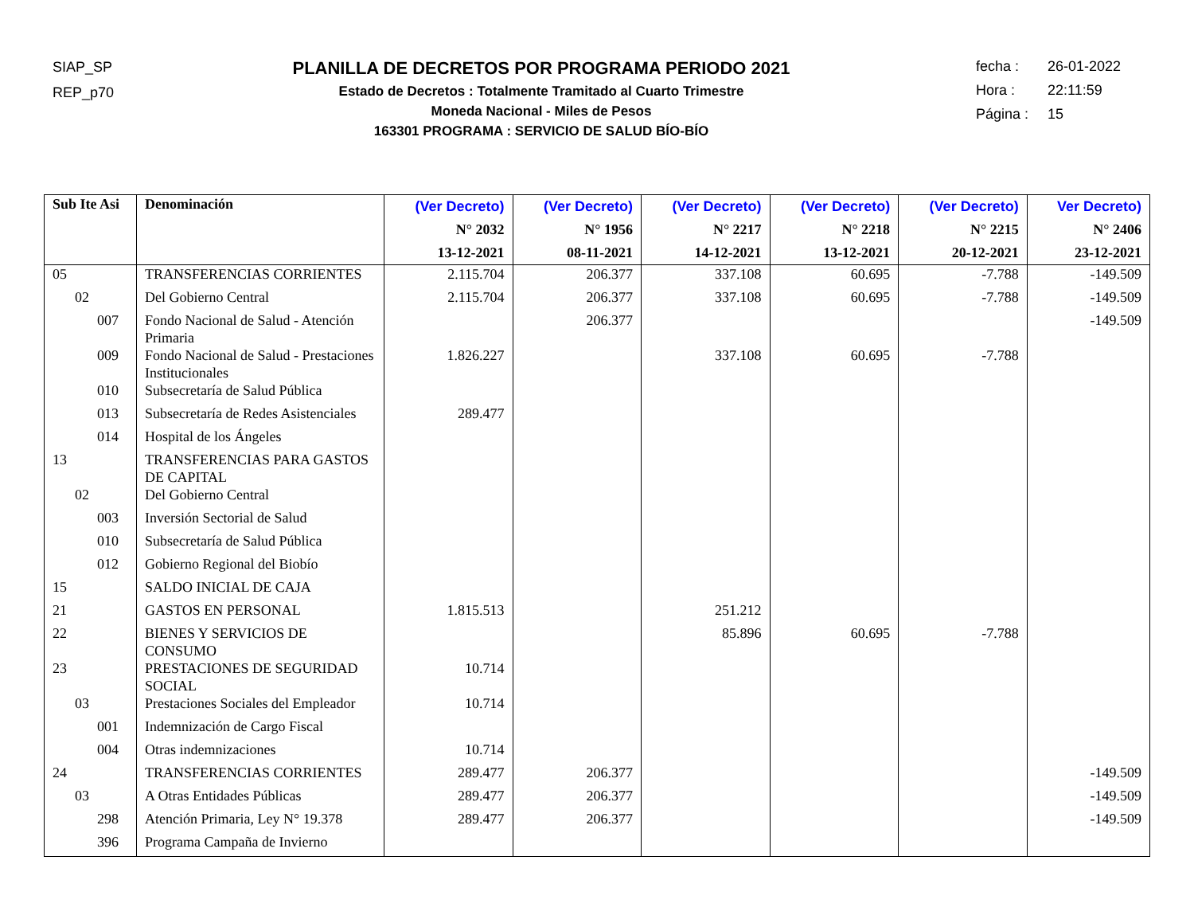SIAP_SP
REP_p70
PLANILLA DE DECRETOS POR PROGRAMA PERIODO 2021
Estado de Decretos : Totalmente Tramitado al Cuarto Trimestre
Moneda Nacional - Miles de Pesos
163301 PROGRAMA : SERVICIO DE SALUD BÍO-BÍO
fecha : 26-01-2022
Hora : 22:11:59
Página : 15
| Sub Ite Asi | Denominación | (Ver Decreto) N° 2032 13-12-2021 | (Ver Decreto) N° 1956 08-11-2021 | (Ver Decreto) N° 2217 14-12-2021 | (Ver Decreto) N° 2218 13-12-2021 | (Ver Decreto) N° 2215 20-12-2021 | Ver Decreto) N° 2406 23-12-2021 |
| --- | --- | --- | --- | --- | --- | --- | --- |
| 05 | TRANSFERENCIAS CORRIENTES | 2.115.704 | 206.377 | 337.108 | 60.695 | -7.788 | -149.509 |
| 02 | Del Gobierno Central | 2.115.704 | 206.377 | 337.108 | 60.695 | -7.788 | -149.509 |
| 007 | Fondo Nacional de Salud - Atención Primaria | | 206.377 | | | | -149.509 |
| 009 | Fondo Nacional de Salud - Prestaciones Institucionales | 1.826.227 | | 337.108 | 60.695 | -7.788 | |
| 010 | Subsecretaría de Salud Pública | | | | | | |
| 013 | Subsecretaría de Redes Asistenciales | 289.477 | | | | | |
| 014 | Hospital de los Ángeles | | | | | | |
| 13 | TRANSFERENCIAS PARA GASTOS DE CAPITAL | | | | | | |
| 02 | Del Gobierno Central | | | | | | |
| 003 | Inversión Sectorial de Salud | | | | | | |
| 010 | Subsecretaría de Salud Pública | | | | | | |
| 012 | Gobierno Regional del Biobío | | | | | | |
| 15 | SALDO INICIAL DE CAJA | | | | | | |
| 21 | GASTOS EN PERSONAL | 1.815.513 | | 251.212 | | | |
| 22 | BIENES Y SERVICIOS DE CONSUMO | | | 85.896 | 60.695 | -7.788 | |
| 23 | PRESTACIONES DE SEGURIDAD SOCIAL | 10.714 | | | | | |
| 03 | Prestaciones Sociales del Empleador | 10.714 | | | | | |
| 001 | Indemnización de Cargo Fiscal | | | | | | |
| 004 | Otras indemnizaciones | 10.714 | | | | | |
| 24 | TRANSFERENCIAS CORRIENTES | 289.477 | 206.377 | | | | -149.509 |
| 03 | A Otras Entidades Públicas | 289.477 | 206.377 | | | | -149.509 |
| 298 | Atención Primaria, Ley N° 19.378 | 289.477 | 206.377 | | | | -149.509 |
| 396 | Programa Campaña de Invierno | | | | | | |